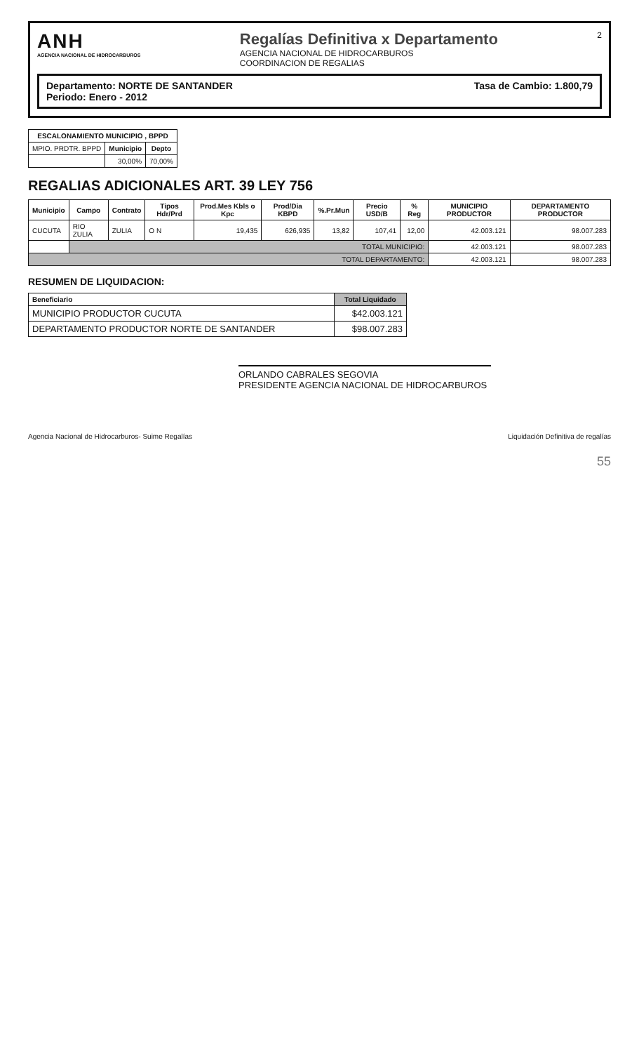ANH
AGENCIA NACIONAL DE HIDROCARBUROS
Regalías Definitiva x Departamento
AGENCIA NACIONAL DE HIDROCARBUROS
COORDINACION DE REGALIAS
2
Departamento: NORTE DE SANTANDER
Periodo: Enero - 2012
Tasa de Cambio: 1.800,79
| ESCALONAMIENTO MUNICIPIO , BPPD | | |
| --- | --- | --- |
| MPIO. PRDTR. BPPD | Municipio | Depto |
| | 30,00% | 70,00% |
REGALIAS ADICIONALES ART. 39 LEY 756
| Municipio | Campo | Contrato | Tipos Hdr/Prd | Prod.Mes Kbls o Kpc | Prod/Dia KBPD | %.Pr.Mun | Precio USD/B | % Reg | MUNICIPIO PRODUCTOR | DEPARTAMENTO PRODUCTOR |
| --- | --- | --- | --- | --- | --- | --- | --- | --- | --- | --- |
| CUCUTA | RIO ZULIA | ZULIA | O N | 19,435 | 626,935 | 13,82 | 107,41 | 12,00 | 42.003.121 | 98.007.283 |
| | TOTAL MUNICIPIO: | | | | | | | | 42.003.121 | 98.007.283 |
| TOTAL DEPARTAMENTO: | | | | | | | | | 42.003.121 | 98.007.283 |
RESUMEN DE LIQUIDACION:
| Beneficiario | Total Liquidado |
| --- | --- |
| MUNICIPIO PRODUCTOR CUCUTA | $42.003.121 |
| DEPARTAMENTO PRODUCTOR NORTE DE SANTANDER | $98.007.283 |
ORLANDO CABRALES SEGOVIA
PRESIDENTE AGENCIA NACIONAL DE HIDROCARBUROS
Agencia Nacional de Hidrocarburos- Suime Regalías Liquidación Definitiva de regalías
55